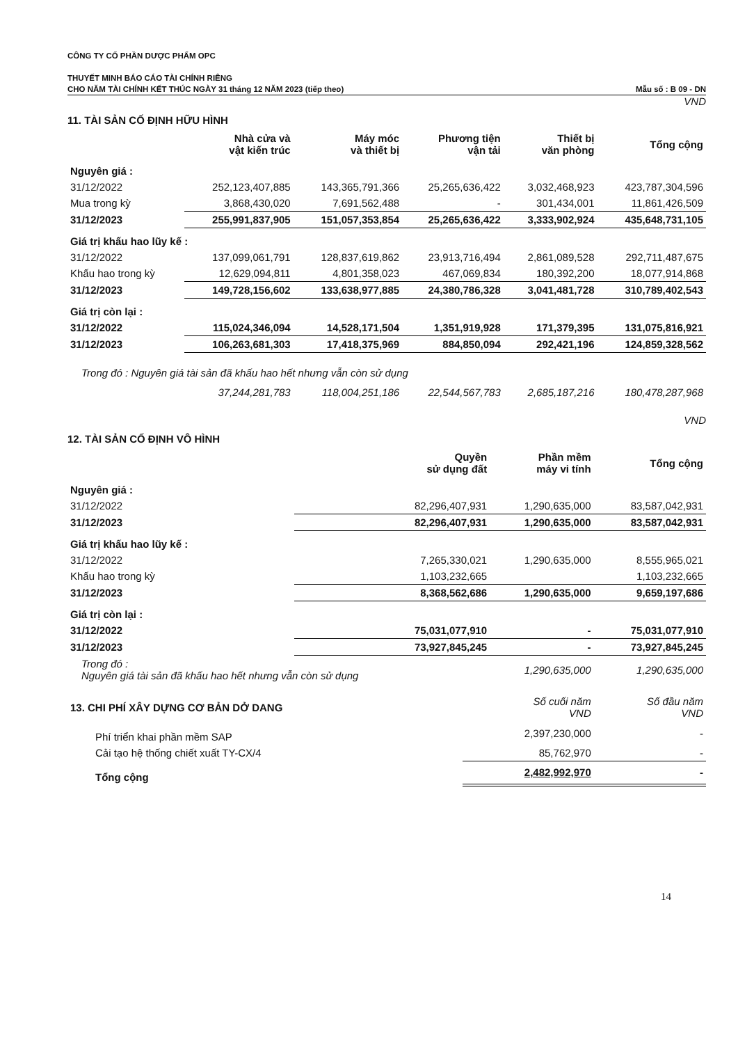CÔNG TY CỔ PHẦN DƯỢC PHẨM OPC
THUYẾT MINH BÁO CÁO TÀI CHÍNH RIÊNG
CHO NĂM TÀI CHÍNH KẾT THÚC NGÀY 31 tháng 12 NĂM 2023 (tiếp theo) Mẫu số : B 09 - DN
VND
11. TÀI SẢN CỐ ĐỊNH HỮU HÌNH
| | Nhà cửa và vật kiến trúc | Máy móc và thiết bị | Phương tiện vận tải | Thiết bị văn phòng | Tổng cộng |
| --- | --- | --- | --- | --- | --- |
| Nguyên giá : | | | | | |
| 31/12/2022 | 252,123,407,885 | 143,365,791,366 | 25,265,636,422 | 3,032,468,923 | 423,787,304,596 |
| Mua trong kỳ | 3,868,430,020 | 7,691,562,488 | - | 301,434,001 | 11,861,426,509 |
| 31/12/2023 | 255,991,837,905 | 151,057,353,854 | 25,265,636,422 | 3,333,902,924 | 435,648,731,105 |
| Giá trị khấu hao lũy kế : | | | | | |
| 31/12/2022 | 137,099,061,791 | 128,837,619,862 | 23,913,716,494 | 2,861,089,528 | 292,711,487,675 |
| Khấu hao trong kỳ | 12,629,094,811 | 4,801,358,023 | 467,069,834 | 180,392,200 | 18,077,914,868 |
| 31/12/2023 | 149,728,156,602 | 133,638,977,885 | 24,380,786,328 | 3,041,481,728 | 310,789,402,543 |
| Giá trị còn lại : | | | | | |
| 31/12/2022 | 115,024,346,094 | 14,528,171,504 | 1,351,919,928 | 171,379,395 | 131,075,816,921 |
| 31/12/2023 | 106,263,681,303 | 17,418,375,969 | 884,850,094 | 292,421,196 | 124,859,328,562 |
| Trong đó : Nguyên giá tài sản đã khấu hao hết nhưng vẫn còn sử dụng | | | | | |
| | 37,244,281,783 | 118,004,251,186 | 22,544,567,783 | 2,685,187,216 | 180,478,287,968 |
VND
12. TÀI SẢN CỐ ĐỊNH VÔ HÌNH
| | Quyền sử dụng đất | Phần mềm máy vi tính | Tổng cộng |
| --- | --- | --- | --- |
| Nguyên giá : | | | |
| 31/12/2022 | 82,296,407,931 | 1,290,635,000 | 83,587,042,931 |
| 31/12/2023 | 82,296,407,931 | 1,290,635,000 | 83,587,042,931 |
| Giá trị khấu hao lũy kế : | | | |
| 31/12/2022 | 7,265,330,021 | 1,290,635,000 | 8,555,965,021 |
| Khấu hao trong kỳ | 1,103,232,665 | | 1,103,232,665 |
| 31/12/2023 | 8,368,562,686 | 1,290,635,000 | 9,659,197,686 |
| Giá trị còn lại : | | | |
| 31/12/2022 | 75,031,077,910 | - | 75,031,077,910 |
| 31/12/2023 | 73,927,845,245 | - | 73,927,845,245 |
| Trong đó : Nguyên giá tài sản đã khấu hao hết nhưng vẫn còn sử dụng | | 1,290,635,000 | 1,290,635,000 |
| 13. CHI PHÍ XÂY DỰNG CƠ BẢN DỞ DANG | Số cuối năm VND | Số đầu năm VND |
| Phí triển khai phần mềm SAP | 2,397,230,000 | - |
| Cải tạo hệ thống chiết xuất TY-CX/4 | 85,762,970 | - |
| Tổng cộng | 2,482,992,970 | - |
14